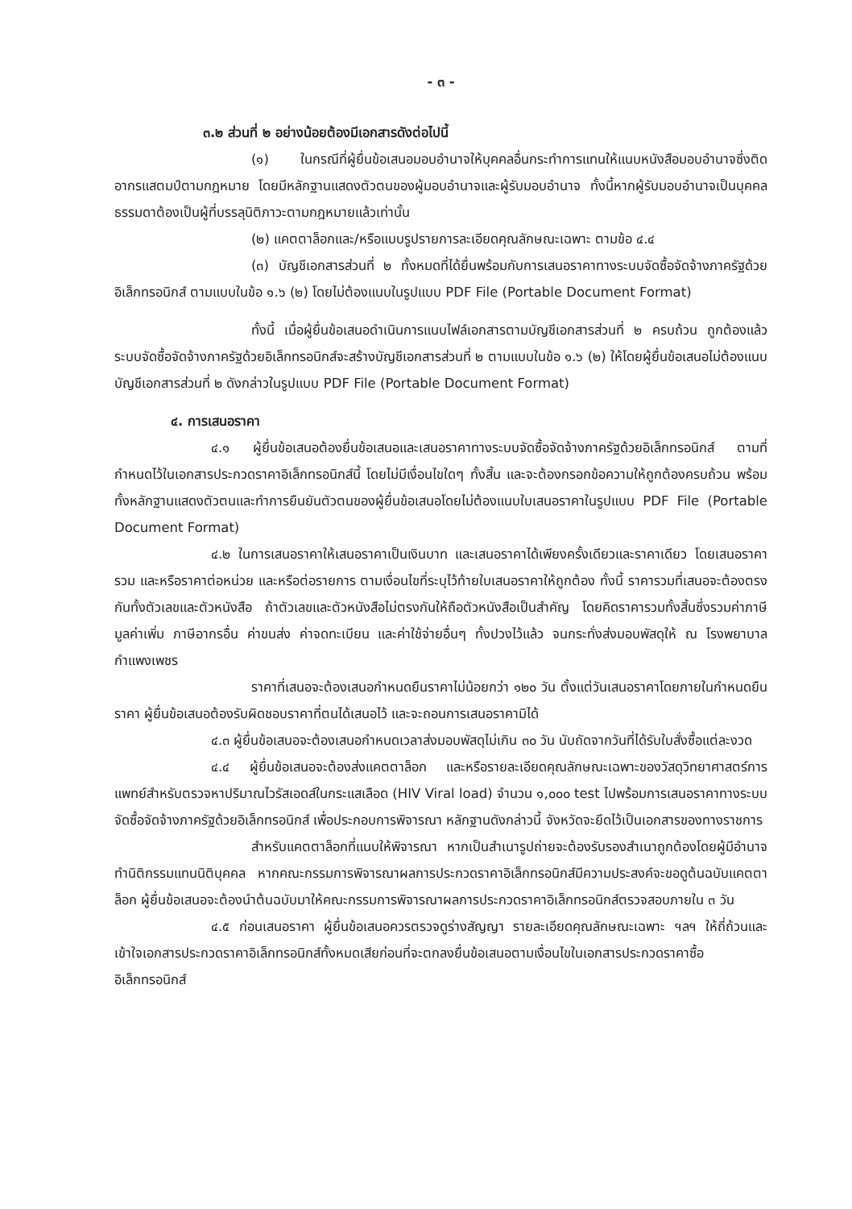- ๓ -
๓.๒ ส่วนที่ ๒ อย่างน้อยต้องมีเอกสารดังต่อไปนี้
(๑) ในกรณีที่ผู้ยื่นข้อเสนอมอบอำนาจให้บุคคลอื่นกระทำการแทนให้แนบหนังสือมอบอำนาจซึ่งติดอากรแสตมป์ตามกฎหมาย โดยมีหลักฐานแสดงตัวตนของผู้มอบอำนาจและผู้รับมอบอำนาจ ทั้งนี้หากผู้รับมอบอำนาจเป็นบุคคลธรรมดาต้องเป็นผู้ที่บรรลุนิติภาวะตามกฎหมายแล้วเท่านั้น
(๒) แคตตาล็อกและ/หรือแบบรูปรายการละเอียดคุณลักษณะเฉพาะ ตามข้อ ๔.๔
(๓) บัญชีเอกสารส่วนที่ ๒ ทั้งหมดที่ได้ยื่นพร้อมกับการเสนอราคาทางระบบจัดซื้อจัดจ้างภาครัฐด้วยอิเล็กทรอนิกส์ ตามแบบในข้อ ๑.๖ (๒) โดยไม่ต้องแนบในรูปแบบ PDF File (Portable Document Format)
ทั้งนี้ เมื่อผู้ยื่นข้อเสนอดำเนินการแนบไฟล์เอกสารตามบัญชีเอกสารส่วนที่ ๒ ครบถ้วน ถูกต้องแล้ว ระบบจัดซื้อจัดจ้างภาครัฐด้วยอิเล็กทรอนิกส์จะสร้างบัญชีเอกสารส่วนที่ ๒ ตามแบบในข้อ ๑.๖ (๒) ให้โดยผู้ยื่นข้อเสนอไม่ต้องแนบบัญชีเอกสารส่วนที่ ๒ ดังกล่าวในรูปแบบ PDF File (Portable Document Format)
๔. การเสนอราคา
๔.๑ ผู้ยื่นข้อเสนอต้องยื่นข้อเสนอและเสนอราคาทางระบบจัดซื้อจัดจ้างภาครัฐด้วยอิเล็กทรอนิกส์ ตามที่กำหนดไว้ในเอกสารประกวดราคาอิเล็กทรอนิกส์นี้ โดยไม่มีเงื่อนไขใดๆ ทั้งสิ้น และจะต้องกรอกข้อความให้ถูกต้องครบถ้วน พร้อมทั้งหลักฐานแสดงตัวตนและทำการยืนยันตัวตนของผู้ยื่นข้อเสนอโดยไม่ต้องแนบใบเสนอราคาในรูปแบบ PDF File (Portable Document Format)
๔.๒ ในการเสนอราคาให้เสนอราคาเป็นเงินบาท และเสนอราคาได้เพียงครั้งเดียวและราคาเดียว โดยเสนอราคารวม และหรือราคาต่อหน่วย และหรือต่อรายการ ตามเงื่อนไขที่ระบุไว้ท้ายใบเสนอราคาให้ถูกต้อง ทั้งนี้ ราคารวมที่เสนอจะต้องตรงกันทั้งตัวเลขและตัวหนังสือ ถ้าตัวเลขและตัวหนังสือไม่ตรงกันให้ถือตัวหนังสือเป็นสำคัญ โดยคิดราคารวมทั้งสิ้นซึ่งรวมค่าภาษีมูลค่าเพิ่ม ภาษีอากรอื่น ค่าขนส่ง ค่าจดทะเบียน และค่าใช้จ่ายอื่นๆ ทั้งปวงไว้แล้ว จนกระทั่งส่งมอบพัสดุให้ ณ โรงพยาบาลกำแพงเพชร
ราคาที่เสนอจะต้องเสนอกำหนดยืนราคาไม่น้อยกว่า ๑๒๐ วัน ตั้งแต่วันเสนอราคาโดยภายในกำหนดยืนราคา ผู้ยื่นข้อเสนอต้องรับผิดชอบราคาที่ตนได้เสนอไว้ และจะถอนการเสนอราคามิได้
๔.๓ ผู้ยื่นข้อเสนอจะต้องเสนอกำหนดเวลาส่งมอบพัสดุไม่เกิน ๓๐ วัน นับถัดจากวันที่ได้รับใบสั่งซื้อแต่ละงวด
๔.๔ ผู้ยื่นข้อเสนอจะต้องส่งแคตตาล็อก และหรือรายละเอียดคุณลักษณะเฉพาะของวัสดุวิทยาศาสตร์การแพทย์สำหรับตรวจหาปริมาณไวรัสเอดส์ในกระแสเลือด (HIV Viral load) จำนวน ๑,๐๐๐ test ไปพร้อมการเสนอราคาทางระบบจัดซื้อจัดจ้างภาครัฐด้วยอิเล็กทรอนิกส์ เพื่อประกอบการพิจารณา หลักฐานดังกล่าวนี้ จังหวัดจะยึดไว้เป็นเอกสารของทางราชการ
สำหรับแคตตาล็อกที่แนบให้พิจารณา หากเป็นสำเนารูปถ่ายจะต้องรับรองสำเนาถูกต้องโดยผู้มีอำนาจทำนิติกรรมแทนนิติบุคคล หากคณะกรรมการพิจารณาผลการประกวดราคาอิเล็กทรอนิกส์มีความประสงค์จะขอดูต้นฉบับแคตตาล็อก ผู้ยื่นข้อเสนอจะต้องนำต้นฉบับมาให้คณะกรรมการพิจารณาผลการประกวดราคาอิเล็กทรอนิกส์ตรวจสอบภายใน ๓ วัน
๔.๕ ก่อนเสนอราคา ผู้ยื่นข้อเสนอควรตรวจดูร่างสัญญา รายละเอียดคุณลักษณะเฉพาะ ฯลฯ ให้ถี่ถ้วนและเข้าใจเอกสารประกวดราคาอิเล็กทรอนิกส์ทั้งหมดเสียก่อนที่จะตกลงยื่นข้อเสนอตามเงื่อนไขในเอกสารประกวดราคาซื้ออิเล็กทรอนิกส์